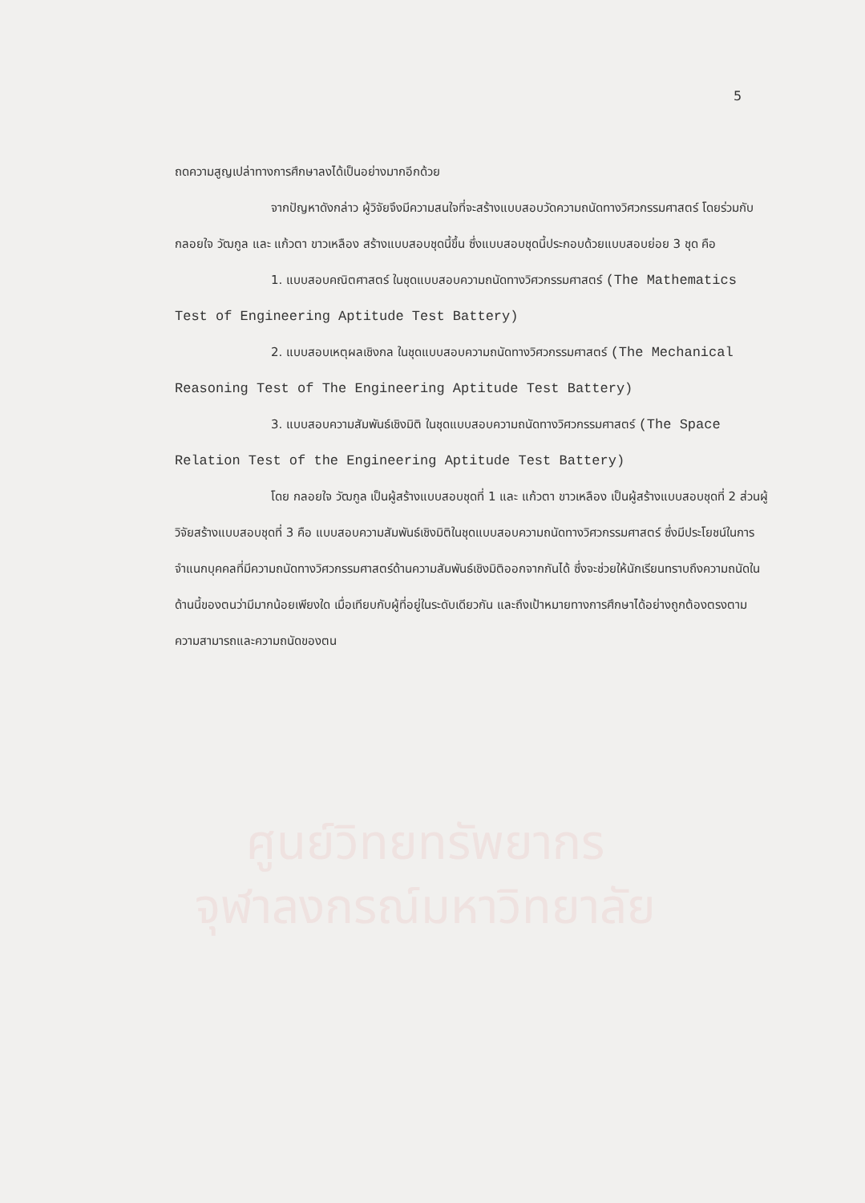ศูนย์วิทยทรัพยากร
จุฬาลงกรณ์มหาวิทยาลัย
5
ถดความสูญเปล่าทางการศึกษาลงได้เป็นอย่างมากอีกด้วย
จากปัญหาดังกล่าว ผู้วิจัยจึงมีความสนใจที่จะสร้างแบบสอบวัดความถนัดทางวิศวกรรมศาสตร์ โดยร่วมกับ กลอยใจ วัฒกูล และ แก้วตา ขาวเหลือง สร้างแบบสอบชุดนี้ขึ้น ซึ่งแบบสอบชุดนี้ประกอบด้วยแบบสอบย่อย 3 ชุด คือ
1. แบบสอบคณิตศาสตร์ ในชุดแบบสอบความถนัดทางวิศวกรรมศาสตร์ (The Mathematics Test of Engineering Aptitude Test Battery)
2. แบบสอบเหตุผลเชิงกล ในชุดแบบสอบความถนัดทางวิศวกรรมศาสตร์ (The Mechanical Reasoning Test of The Engineering Aptitude Test Battery)
3. แบบสอบความสัมพันธ์เชิงมิติ ในชุดแบบสอบความถนัดทางวิศวกรรมศาสตร์ (The Space Relation Test of the Engineering Aptitude Test Battery)
โดย กลอยใจ วัฒกูล เป็นผู้สร้างแบบสอบชุดที่ 1 และ แก้วตา ขาวเหลือง เป็นผู้สร้างแบบสอบชุดที่ 2 ส่วนผู้วิจัยสร้างแบบสอบชุดที่ 3 คือ แบบสอบความสัมพันธ์เชิงมิติในชุดแบบสอบความถนัดทางวิศวกรรมศาสตร์ ซึ่งมีประโยชน์ในการจำแนกบุคคลที่มีความถนัดทางวิศวกรรมศาสตร์ด้านความสัมพันธ์เชิงมิติออกจากกันได้ ซึ่งจะช่วยให้นักเรียนทราบถึงความถนัดในด้านนี้ของตนว่ามีมากน้อยเพียงใด เมื่อเทียบกับผู้ที่อยู่ในระดับเดียวกัน และถึงเป้าหมายทางการศึกษาได้อย่างถูกต้องตรงตามความสามารถและความถนัดของตน